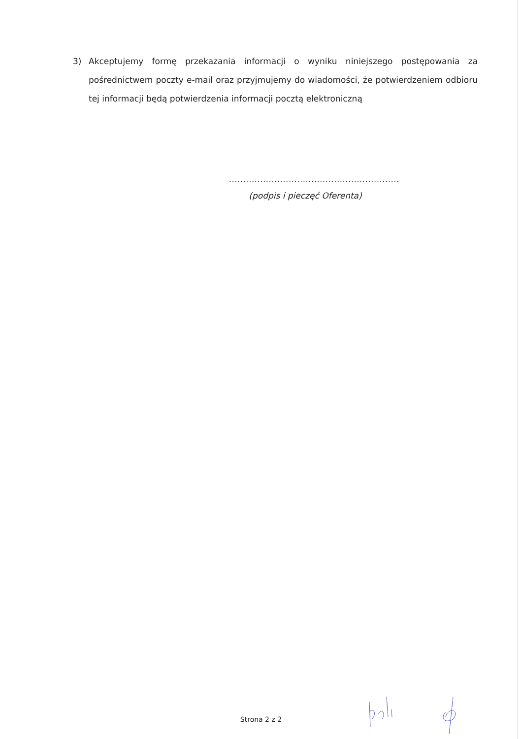3) Akceptujemy formę przekazania informacji o wyniku niniejszego postępowania za pośrednictwem poczty e-mail oraz przyjmujemy do wiadomości, że potwierdzeniem odbioru tej informacji będą potwierdzenia informacji pocztą elektroniczną
............................................................
(podpis i pieczęć Oferenta)
Strona 2 z 2